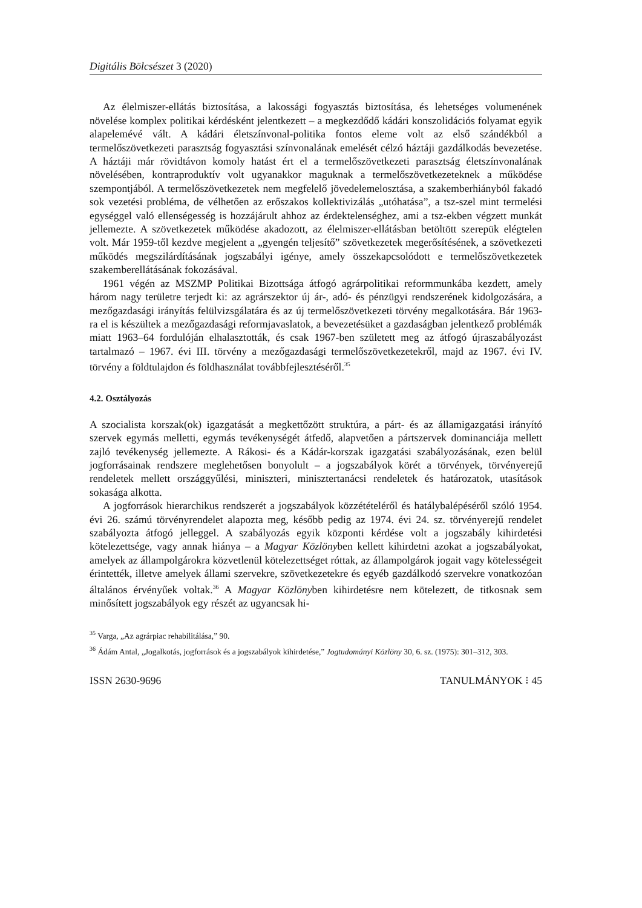Digitális Bölcsészet 3 (2020)
Az élelmiszer-ellátás biztosítása, a lakossági fogyasztás biztosítása, és lehetséges volumenének növelése komplex politikai kérdésként jelentkezett – a megkezdődő kádári konszolidációs folyamat egyik alapelemévé vált. A kádári életszínvonal-politika fontos eleme volt az első szándékból a termelőszövetkezeti parasztság fogyasztási színvonalának emelését célzó háztáji gazdálkodás bevezetése. A háztáji már rövidtávon komoly hatást ért el a termelőszövetkezeti parasztság életszínvonalának növelésében, kontraproduktív volt ugyanakkor maguknak a termelőszövetkezeteknek a működése szempontjából. A termelőszövetkezetek nem megfelelő jövedelemelosztása, a szakemberhiányból fakadó sok vezetési probléma, de vélhetően az erőszakos kollektivizálás „utóhatása”, a tsz-szel mint termelési egységgel való ellenségesség is hozzájárult ahhoz az érdektelenséghez, ami a tsz-ekben végzett munkát jellemezte. A szövetkezetek működése akadozott, az élelmiszer-ellátásban betöltött szerepük elégtelen volt. Már 1959-től kezdve megjelent a „gyengén teljesítő” szövetkezetek megerősítésének, a szövetkezeti működés megszilárdításának jogszabályi igénye, amely összekapcsolódott e termelőszövetkezetek szakemberellátásának fokozásával.
1961 végén az MSZMP Politikai Bizottsága átfogó agrárpolitikai reformmunkába kezdett, amely három nagy területre terjedt ki: az agrárszektor új ár-, adó- és pénzügyi rendszerének kidolgozására, a mezőgazdasági irányítás felülvizsgálatára és az új termelőszövetkezeti törvény megalkotására. Bár 1963-ra el is készültek a mezőgazdasági reformjavaslatok, a bevezetésüket a gazdaságban jelentkező problémák miatt 1963–64 fordulóján elhalasztották, és csak 1967-ben született meg az átfogó újraszabályozást tartalmazó – 1967. évi III. törvény a mezőgazdasági termelőszövetkezetekről, majd az 1967. évi IV. törvény a földtulajdon és földhasználat továbbfejlesztéséről.<sup>35</sup>
4.2. Osztályozás
A szocialista korszak(ok) igazgatását a megkettőzött struktúra, a párt- és az államigazgatási irányító szervek egymás melletti, egymás tevékenységét átfedő, alapvetően a pártszervek dominanciája mellett zajló tevékenység jellemezte. A Rákosi- és a Kádár-korszak igazgatási szabályozásának, ezen belül jogforrásainak rendszere meglehetősen bonyolult – a jogszabályok körét a törvények, törvényerejű rendeletek mellett országgyűlési, miniszteri, minisztertanácsi rendeletek és határozatok, utasítások sokasága alkotta.
A jogforrások hierarchikus rendszerét a jogszabályok közzétételéről és hatálybalépéséről szóló 1954. évi 26. számú törvényrendelet alapozta meg, később pedig az 1974. évi 24. sz. törvényerejű rendelet szabályozta átfogó jelleggel. A szabályozás egyik központi kérdése volt a jogszabály kihirdetési kötelezettsége, vagy annak hiánya – a Magyar Közlönyben kellett kihirdetni azokat a jogszabályokat, amelyek az állampolgárokra közvetlenül kötelezettséget róttak, az állampolgárok jogait vagy kötelességeit érintették, illetve amelyek állami szervekre, szövetkezetekre és egyéb gazdálkodó szervekre vonatkozóan általános érvényűek voltak.<sup>36</sup> A Magyar Közlönyben kihirdetésre nem kötelezett, de titkosnak sem minősített jogszabályok egy részét az ugyancsak hi-
<sup>35</sup> Varga, „Az agrárpiac rehabilitálása,” 90.
<sup>36</sup> Ádám Antal, „Jogalkotás, jogforrások és a jogszabályok kihirdetése,” Jogtudományi Közlöny 30, 6. sz. (1975): 301–312, 303.
ISSN 2630-9696 TANULMÁNYOK ⁝ 45